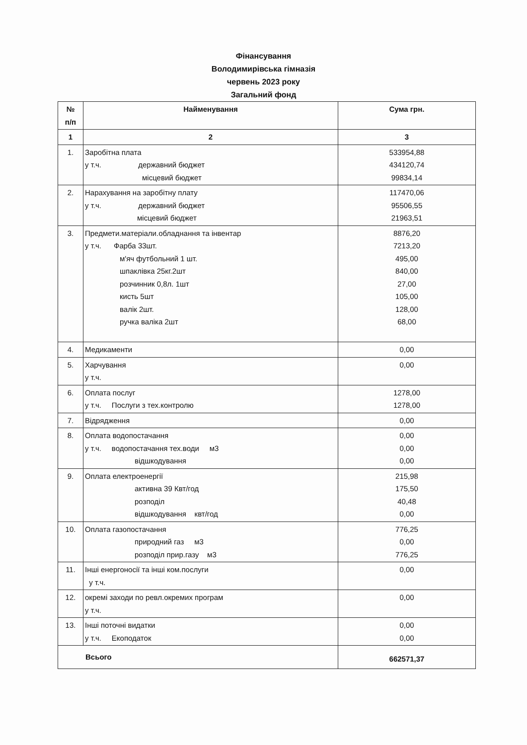Фінансування
Володимирівська гімназія
червень 2023 року
Загальний фонд
| № п/п | Найменування | Сума грн. |
| --- | --- | --- |
| 1 | 2 | 3 |
| 1. | Заробітна плата у т.ч. державний бюджет місцевий бюджет | 533954,88 434120,74 99834,14 |
| 2. | Нарахування на заробітну плату у т.ч. державний бюджет місцевий бюджет | 117470,06 95506,55 21963,51 |
| 3. | Предмети.матеріали.обладнання та інвентар у т.ч. Фарба 33шт. м'яч футбольний 1 шт. шпаклівка 25кг.2шт розчинник 0,8л. 1шт кисть 5шт валік 2шт. ручка валіка 2шт | 8876,20 7213,20 495,00 840,00 27,00 105,00 128,00 68,00 |
| 4. | Медикаменти | 0,00 |
| 5. | Харчування у т.ч. | 0,00 |
| 6. | Оплата послуг у т.ч. Послуги з тех.контролю | 1278,00 1278,00 |
| 7. | Відрядження | 0,00 |
| 8. | Оплата водопостачання у т.ч. водопостачання тех.води м3 відшкодування | 0,00 0,00 0,00 |
| 9. | Оплата електроенергії активна 39 Квт/год розподіл відшкодування квт/год | 215,98 175,50 40,48 0,00 |
| 10. | Оплата газопостачання природний газ м3 розподіл прир.газу м3 | 776,25 0,00 776,25 |
| 11. | Інші енергоносії та інші ком.послуги у т.ч. | 0,00 |
| 12. | окремі заходи по ревл.окремих програм у т.ч. | 0,00 |
| 13. | Інші поточні видатки у т.ч. Екоподаток | 0,00 0,00 |
| Всього | | 662571,37 |